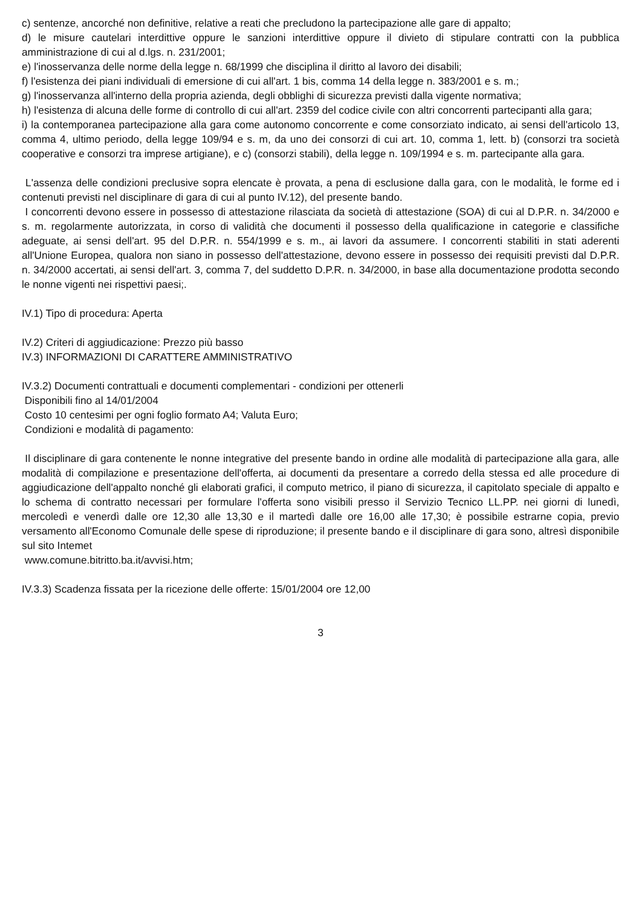c) sentenze, ancorché non definitive, relative a reati che precludono la partecipazione alle gare di appalto;
d) le misure cautelari interdittive oppure le sanzioni interdittive oppure il divieto di stipulare contratti con la pubblica amministrazione di cui al d.lgs. n. 231/2001;
e) l'inosservanza delle norme della legge n. 68/1999 che disciplina il diritto al lavoro dei disabili;
f) l'esistenza dei piani individuali di emersione di cui all'art. 1 bis, comma 14 della legge n. 383/2001 e s. m.;
g) l'inosservanza all'interno della propria azienda, degli obblighi di sicurezza previsti dalla vigente normativa;
h) l'esistenza di alcuna delle forme di controllo di cui all'art. 2359 del codice civile con altri concorrenti partecipanti alla gara;
i) la contemporanea partecipazione alla gara come autonomo concorrente e come consorziato indicato, ai sensi dell'articolo 13, comma 4, ultimo periodo, della legge 109/94 e s. m, da uno dei consorzi di cui art. 10, comma 1, lett. b) (consorzi tra società cooperative e consorzi tra imprese artigiane), e c) (consorzi stabili), della legge n. 109/1994 e s. m. partecipante alla gara.
L'assenza delle condizioni preclusive sopra elencate è provata, a pena di esclusione dalla gara, con le modalità, le forme ed i contenuti previsti nel disciplinare di gara di cui al punto IV.12), del presente bando.
I concorrenti devono essere in possesso di attestazione rilasciata da società di attestazione (SOA) di cui al D.P.R. n. 34/2000 e s. m. regolarmente autorizzata, in corso di validità che documenti il possesso della qualificazione in categorie e classifiche adeguate, ai sensi dell'art. 95 del D.P.R. n. 554/1999 e s. m., ai lavori da assumere. I concorrenti stabiliti in stati aderenti all'Unione Europea, qualora non siano in possesso dell'attestazione, devono essere in possesso dei requisiti previsti dal D.P.R. n. 34/2000 accertati, ai sensi dell'art. 3, comma 7, del suddetto D.P.R. n. 34/2000, in base alla documentazione prodotta secondo le nonne vigenti nei rispettivi paesi;.
IV.1) Tipo di procedura: Aperta
IV.2) Criteri di aggiudicazione: Prezzo più basso
IV.3) INFORMAZIONI DI CARATTERE AMMINISTRATIVO
IV.3.2) Documenti contrattuali e documenti complementari - condizioni per ottenerli
Disponibili fino al 14/01/2004
Costo 10 centesimi per ogni foglio formato A4; Valuta Euro;
Condizioni e modalità di pagamento:
Il disciplinare di gara contenente le nonne integrative del presente bando in ordine alle modalità di partecipazione alla gara, alle modalità di compilazione e presentazione dell'offerta, ai documenti da presentare a corredo della stessa ed alle procedure di aggiudicazione dell'appalto nonché gli elaborati grafici, il computo metrico, il piano di sicurezza, il capitolato speciale di appalto e lo schema di contratto necessari per formulare l'offerta sono visibili presso il Servizio Tecnico LL.PP. nei giorni di lunedì, mercoledì e venerdì dalle ore 12,30 alle 13,30 e il martedì dalle ore 16,00 alle 17,30; è possibile estrarne copia, previo versamento all'Economo Comunale delle spese di riproduzione; il presente bando e il disciplinare di gara sono, altresì disponibile sul sito Intemet
www.comune.bitritto.ba.it/avvisi.htm;
IV.3.3) Scadenza fissata per la ricezione delle offerte: 15/01/2004 ore 12,00
3